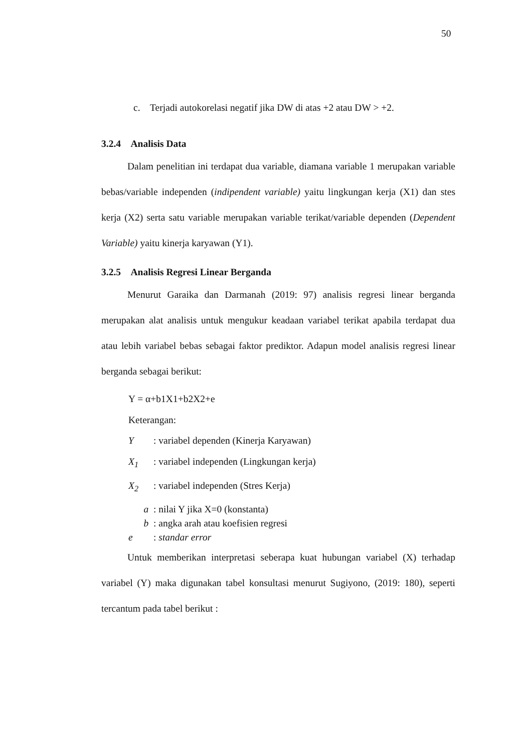50
c. Terjadi autokorelasi negatif jika DW di atas +2 atau DW > +2.
3.2.4 Analisis Data
Dalam penelitian ini terdapat dua variable, diamana variable 1 merupakan variable bebas/variable independen (indipendent variable) yaitu lingkungan kerja (X1) dan stes kerja (X2) serta satu variable merupakan variable terikat/variable dependen (Dependent Variable) yaitu kinerja karyawan (Y1).
3.2.5 Analisis Regresi Linear Berganda
Menurut Garaika dan Darmanah (2019: 97) analisis regresi linear berganda merupakan alat analisis untuk mengukur keadaan variabel terikat apabila terdapat dua atau lebih variabel bebas sebagai faktor prediktor. Adapun model analisis regresi linear berganda sebagai berikut:
Y = α+b1X1+b2X2+e
Keterangan:
Y: variabel dependen (Kinerja Karyawan)
X<sub>1</sub>: variabel independen (Lingkungan kerja)
X<sub>2</sub>: variabel independen (Stres Kerja)
a : nilai Y jika X=0 (konstanta)
b : angka arah atau koefisien regresi
e: standar error
Untuk memberikan interpretasi seberapa kuat hubungan variabel (X) terhadap variabel (Y) maka digunakan tabel konsultasi menurut Sugiyono, (2019: 180), seperti tercantum pada tabel berikut :